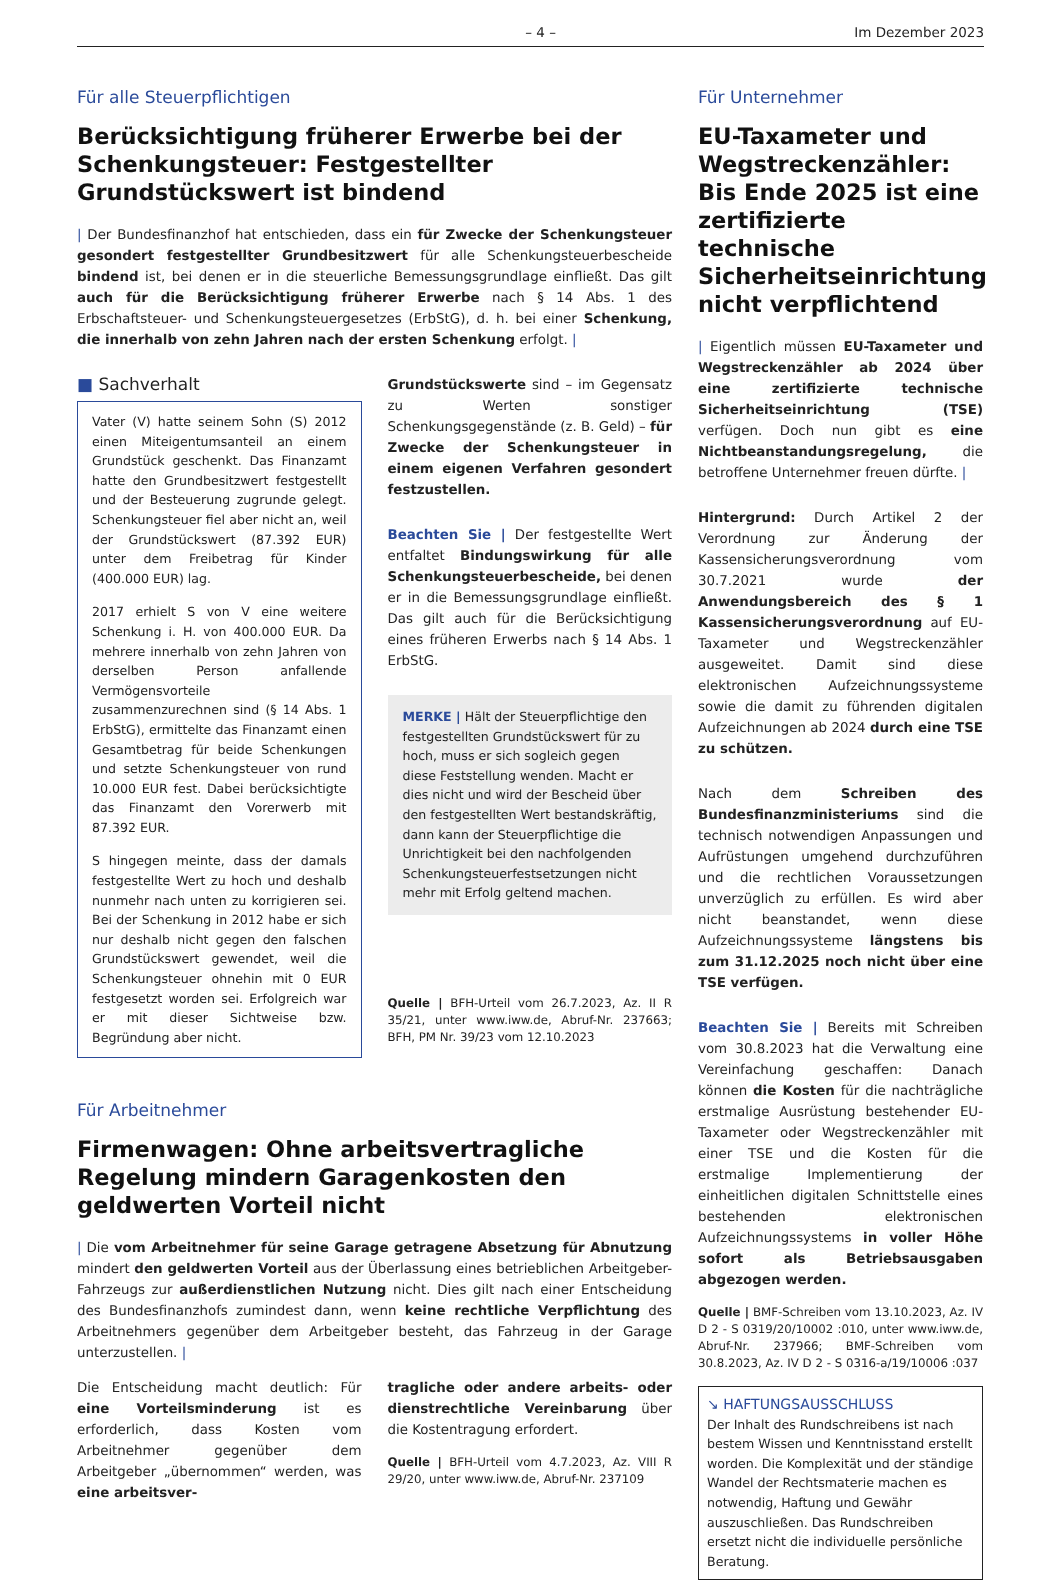– 4 – Im Dezember 2023
Für alle Steuerpflichtigen
Berücksichtigung früherer Erwerbe bei der Schenkung­steuer: Festgestellter Grundstückswert ist bindend
| Der Bundesfinanzhof hat entschieden, dass ein für Zwecke der Schenkungsteuer gesondert festgestellter Grundbesitzwert für alle Schenkungsteuerbescheide bindend ist, bei denen er in die steuerliche Bemessungsgrundlage einfließt. Das gilt auch für die Berücksichtigung früherer Erwerbe nach § 14 Abs. 1 des Erbschaftsteuer- und Schenkungsteuergesetzes (ErbStG), d. h. bei einer Schenkung, die innerhalb von zehn Jahren nach der ersten Schenkung erfolgt. |
■ Sachverhalt
Vater (V) hatte seinem Sohn (S) 2012 einen Miteigentumsanteil an einem Grundstück geschenkt. Das Finanzamt hatte den Grundbesitzwert festgestellt und der Besteuerung zugrunde gelegt. Schenkungsteuer fiel aber nicht an, weil der Grundstückswert (87.392 EUR) unter dem Freibetrag für Kinder (400.000 EUR) lag.
2017 erhielt S von V eine weitere Schenkung i. H. von 400.000 EUR. Da mehrere innerhalb von zehn Jahren von derselben Person anfallende Vermögensvorteile zusammenzurechnen sind (§ 14 Abs. 1 ErbStG), ermittelte das Finanzamt einen Gesamtbetrag für beide Schenkungen und setzte Schenkungsteuer von rund 10.000 EUR fest. Dabei berücksichtigte das Finanzamt den Vorerwerb mit 87.392 EUR.
S hingegen meinte, dass der damals festgestellte Wert zu hoch und deshalb nunmehr nach unten zu korrigieren sei. Bei der Schenkung in 2012 habe er sich nur deshalb nicht gegen den falschen Grundstückswert gewendet, weil die Schenkungsteuer ohnehin mit 0 EUR festgesetzt worden sei. Erfolgreich war er mit dieser Sichtweise bzw. Begründung aber nicht.
Grundstückswerte sind – im Gegensatz zu Werten sonstiger Schenkungsgegenstände (z. B. Geld) – für Zwecke der Schenkungsteuer in einem eigenen Verfahren gesondert festzustellen.
Beachten Sie | Der festgestellte Wert entfaltet Bindungswirkung für alle Schenkungsteuerbescheide, bei denen er in die Bemessungsgrundlage einfließt. Das gilt auch für die Berücksichtigung eines früheren Erwerbs nach § 14 Abs. 1 ErbStG.
MERKE | Hält der Steuerpflichtige den festgestellten Grundstückswert für zu hoch, muss er sich sogleich gegen diese Feststellung wenden. Macht er dies nicht und wird der Bescheid über den festgestellten Wert bestandskräftig, dann kann der Steuerpflichtige die Unrichtigkeit bei den nachfolgenden Schenkungsteuerfestsetzungen nicht mehr mit Erfolg geltend machen.
Quelle | BFH-Urteil vom 26.7.2023, Az. II R 35/21, unter www.iww.de, Abruf-Nr. 237663; BFH, PM Nr. 39/23 vom 12.10.2023
Für Arbeitnehmer
Firmenwagen: Ohne arbeitsvertragliche Regelung mindern Garagenkosten den geldwerten Vorteil nicht
| Die vom Arbeitnehmer für seine Garage getragene Absetzung für Abnutzung mindert den geldwerten Vorteil aus der Überlassung eines betrieblichen Arbeitgeber-Fahrzeugs zur außerdienstlichen Nutzung nicht. Dies gilt nach einer Entscheidung des Bundesfinanzhofs zumindest dann, wenn keine rechtliche Verpflichtung des Arbeitnehmers gegenüber dem Arbeitgeber besteht, das Fahrzeug in der Garage unterzustellen. |
Die Entscheidung macht deutlich: Für eine Vorteilsminderung ist es erforderlich, dass Kosten vom Arbeitnehmer gegenüber dem Arbeitgeber „übernommen“ werden, was eine arbeitsver-
tragliche oder andere arbeits- oder dienstrechtliche Vereinbarung über die Kostentragung erfordert.
Quelle | BFH-Urteil vom 4.7.2023, Az. VIII R 29/20, unter www.iww.de, Abruf-Nr. 237109
Für Unternehmer
EU-Taxameter und Wegstreckenzähler: Bis Ende 2025 ist eine zertifizierte technische Sicherheitseinrichtung nicht verpflichtend
| Eigentlich müssen EU-Taxameter und Wegstreckenzähler ab 2024 über eine zertifizierte technische Sicherheitseinrichtung (TSE) verfügen. Doch nun gibt es eine Nichtbeanstandungsregelung, die betroffene Unternehmer freuen dürfte. |
Hintergrund: Durch Artikel 2 der Verordnung zur Änderung der Kassensicherungsverordnung vom 30.7.2021 wurde der Anwendungsbereich des § 1 Kassensicherungsverordnung auf EU-Taxameter und Wegstreckenzähler ausgeweitet. Damit sind diese elektronischen Aufzeichnungssysteme sowie die damit zu führenden digitalen Aufzeichnungen ab 2024 durch eine TSE zu schützen.
Nach dem Schreiben des Bundesfinanzministeriums sind die technisch notwendigen Anpassungen und Aufrüstungen umgehend durchzuführen und die rechtlichen Voraussetzungen unverzüglich zu erfüllen. Es wird aber nicht beanstandet, wenn diese Aufzeichnungssysteme längstens bis zum 31.12.2025 noch nicht über eine TSE verfügen.
Beachten Sie | Bereits mit Schreiben vom 30.8.2023 hat die Verwaltung eine Vereinfachung geschaffen: Danach können die Kosten für die nachträgliche erstmalige Ausrüstung bestehender EU-Taxameter oder Wegstreckenzähler mit einer TSE und die Kosten für die erstmalige Implementierung der einheitlichen digitalen Schnittstelle eines bestehenden elektronischen Aufzeichnungssystems in voller Höhe sofort als Betriebsausgaben abgezogen werden.
Quelle | BMF-Schreiben vom 13.10.2023, Az. IV D 2 - S 0319/20/10002 :010, unter www.iww.de, Abruf-Nr. 237966; BMF-Schreiben vom 30.8.2023, Az. IV D 2 - S 0316-a/19/10006 :037
↘ HAFTUNGSAUSSCHLUSS
Der Inhalt des Rundschreibens ist nach bestem Wissen und Kenntnisstand erstellt worden. Die Komplexität und der ständige Wandel der Rechtsmaterie machen es notwendig, Haftung und Gewähr auszuschließen. Das Rundschreiben ersetzt nicht die individuelle persönliche Beratung.